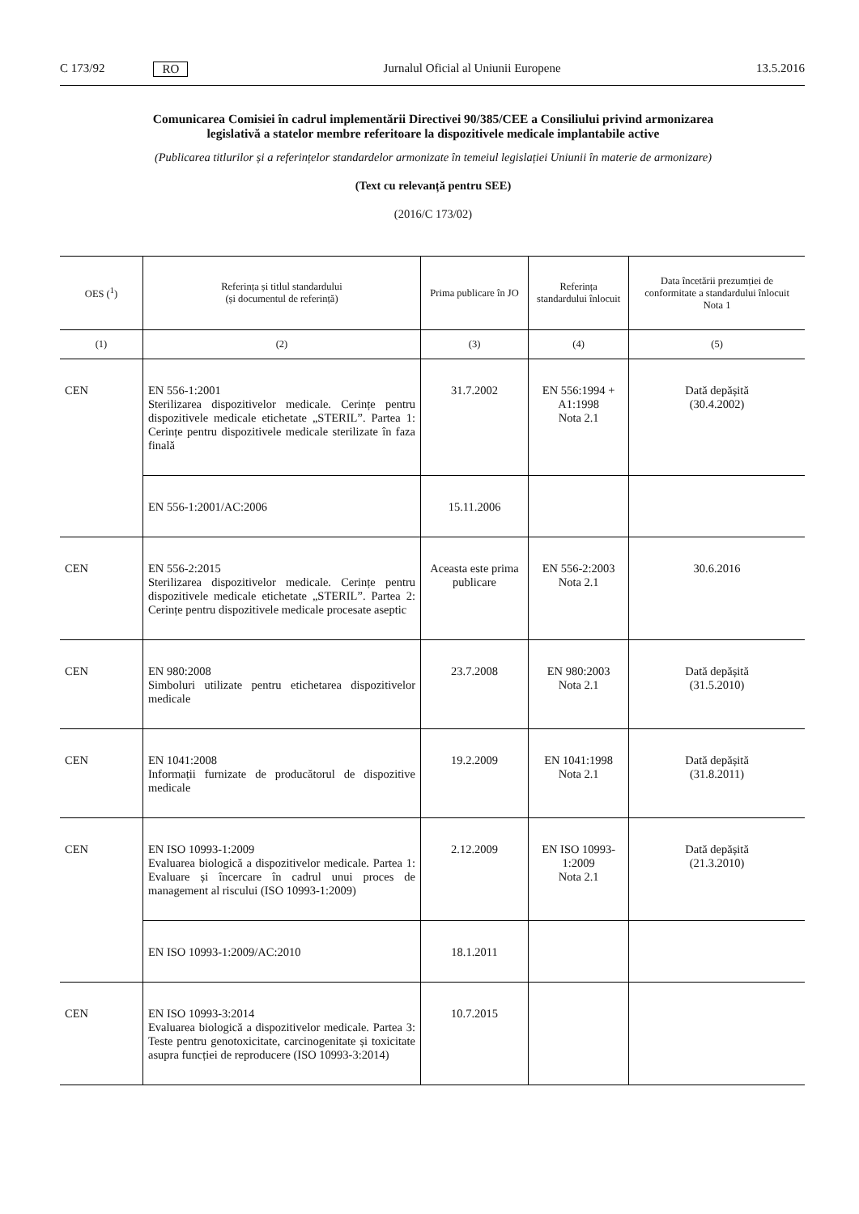C 173/92 RO Jurnalul Oficial al Uniunii Europene 13.5.2016
Comunicarea Comisiei în cadrul implementării Directivei 90/385/CEE a Consiliului privind armonizarea legislativă a statelor membre referitoare la dispozitivele medicale implantabile active
(Publicarea titlurilor și a referințelor standardelor armonizate în temeiul legislației Uniunii în materie de armonizare)
(Text cu relevanță pentru SEE)
(2016/C 173/02)
| OES (<sup>1</sup>) | Referința și titlul standardului (și documentul de referință) | Prima publicare în JO | Referința standardului înlocuit | Data încetării prezumției de conformitate a standardului înlocuit Nota 1 |
| --- | --- | --- | --- | --- |
| (1) | (2) | (3) | (4) | (5) |
| CEN | EN 556-1:2001 Sterilizarea dispozitivelor medicale. Cerințe pentru dispozitivele medicale etichetate „STERIL”. Partea 1: Cerințe pentru dispozitivele medicale sterilizate în faza finală | 31.7.2002 | EN 556:1994 + A1:1998 Nota 2.1 | Dată depășită (30.4.2002) |
| | EN 556-1:2001/AC:2006 | 15.11.2006 | | |
| CEN | EN 556-2:2015 Sterilizarea dispozitivelor medicale. Cerințe pentru dispozitivele medicale etichetate „STERIL”. Partea 2: Cerințe pentru dispozitivele medicale procesate aseptic | Aceasta este prima publicare | EN 556-2:2003 Nota 2.1 | 30.6.2016 |
| CEN | EN 980:2008 Simboluri utilizate pentru etichetarea dispozitivelor medicale | 23.7.2008 | EN 980:2003 Nota 2.1 | Dată depășită (31.5.2010) |
| CEN | EN 1041:2008 Informații furnizate de producătorul de dispozitive medicale | 19.2.2009 | EN 1041:1998 Nota 2.1 | Dată depășită (31.8.2011) |
| CEN | EN ISO 10993-1:2009 Evaluarea biologică a dispozitivelor medicale. Partea 1: Evaluare și încercare în cadrul unui proces de management al riscului (ISO 10993-1:2009) | 2.12.2009 | EN ISO 10993-1:2009 Nota 2.1 | Dată depășită (21.3.2010) |
| | EN ISO 10993-1:2009/AC:2010 | 18.1.2011 | | |
| CEN | EN ISO 10993-3:2014 Evaluarea biologică a dispozitivelor medicale. Partea 3: Teste pentru genotoxicitate, carcinogenitate și toxicitate asupra funcției de reproducere (ISO 10993-3:2014) | 10.7.2015 | | |